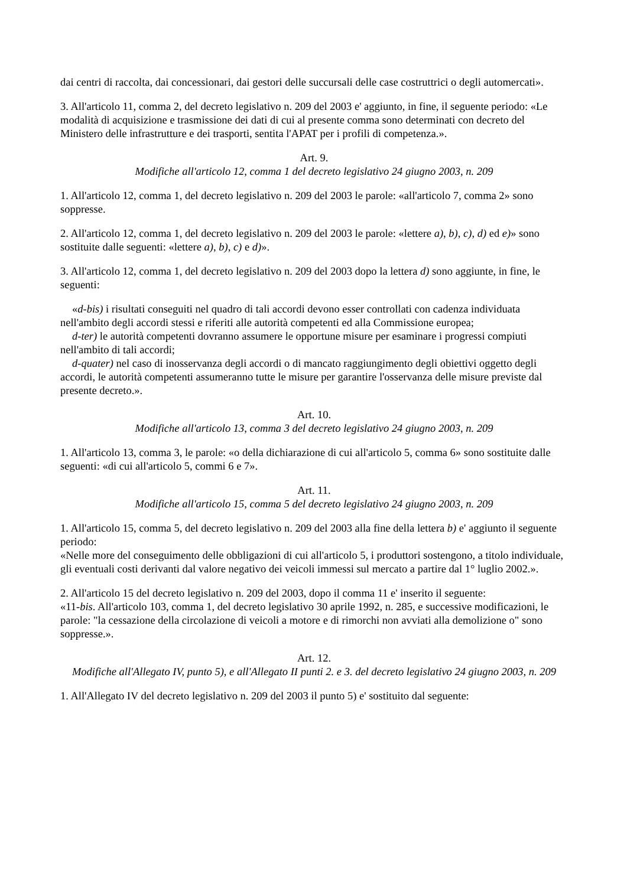dai centri di raccolta, dai concessionari, dai gestori delle succursali delle case costruttrici o degli automercati».
3. All'articolo 11, comma 2, del decreto legislativo n. 209 del 2003 e' aggiunto, in fine, il seguente periodo: «Le modalità di acquisizione e trasmissione dei dati di cui al presente comma sono determinati con decreto del Ministero delle infrastrutture e dei trasporti, sentita l'APAT per i profili di competenza.».
Art. 9.
Modifiche all'articolo 12, comma 1 del decreto legislativo 24 giugno 2003, n. 209
1. All'articolo 12, comma 1, del decreto legislativo n. 209 del 2003 le parole: «all'articolo 7, comma 2» sono soppresse.
2. All'articolo 12, comma 1, del decreto legislativo n. 209 del 2003 le parole: «lettere a), b), c), d) ed e)» sono sostituite dalle seguenti: «lettere a), b), c) e d)».
3. All'articolo 12, comma 1, del decreto legislativo n. 209 del 2003 dopo la lettera d) sono aggiunte, in fine, le seguenti:
«d-bis) i risultati conseguiti nel quadro di tali accordi devono esser controllati con cadenza individuata nell'ambito degli accordi stessi e riferiti alle autorità competenti ed alla Commissione europea;
d-ter) le autorità competenti dovranno assumere le opportune misure per esaminare i progressi compiuti nell'ambito di tali accordi;
d-quater) nel caso di inosservanza degli accordi o di mancato raggiungimento degli obiettivi oggetto degli accordi, le autorità competenti assumeranno tutte le misure per garantire l'osservanza delle misure previste dal presente decreto.».
Art. 10.
Modifiche all'articolo 13, comma 3 del decreto legislativo 24 giugno 2003, n. 209
1. All'articolo 13, comma 3, le parole: «o della dichiarazione di cui all'articolo 5, comma 6» sono sostituite dalle seguenti: «di cui all'articolo 5, commi 6 e 7».
Art. 11.
Modifiche all'articolo 15, comma 5 del decreto legislativo 24 giugno 2003, n. 209
1. All'articolo 15, comma 5, del decreto legislativo n. 209 del 2003 alla fine della lettera b) e' aggiunto il seguente periodo:
«Nelle more del conseguimento delle obbligazioni di cui all'articolo 5, i produttori sostengono, a titolo individuale, gli eventuali costi derivanti dal valore negativo dei veicoli immessi sul mercato a partire dal 1° luglio 2002.».
2. All'articolo 15 del decreto legislativo n. 209 del 2003, dopo il comma 11 e' inserito il seguente:
«11-bis. All'articolo 103, comma 1, del decreto legislativo 30 aprile 1992, n. 285, e successive modificazioni, le parole: "la cessazione della circolazione di veicoli a motore e di rimorchi non avviati alla demolizione o" sono soppresse.».
Art. 12.
Modifiche all'Allegato IV, punto 5), e all'Allegato II punti 2. e 3. del decreto legislativo 24 giugno 2003, n. 209
1. All'Allegato IV del decreto legislativo n. 209 del 2003 il punto 5) e' sostituito dal seguente: